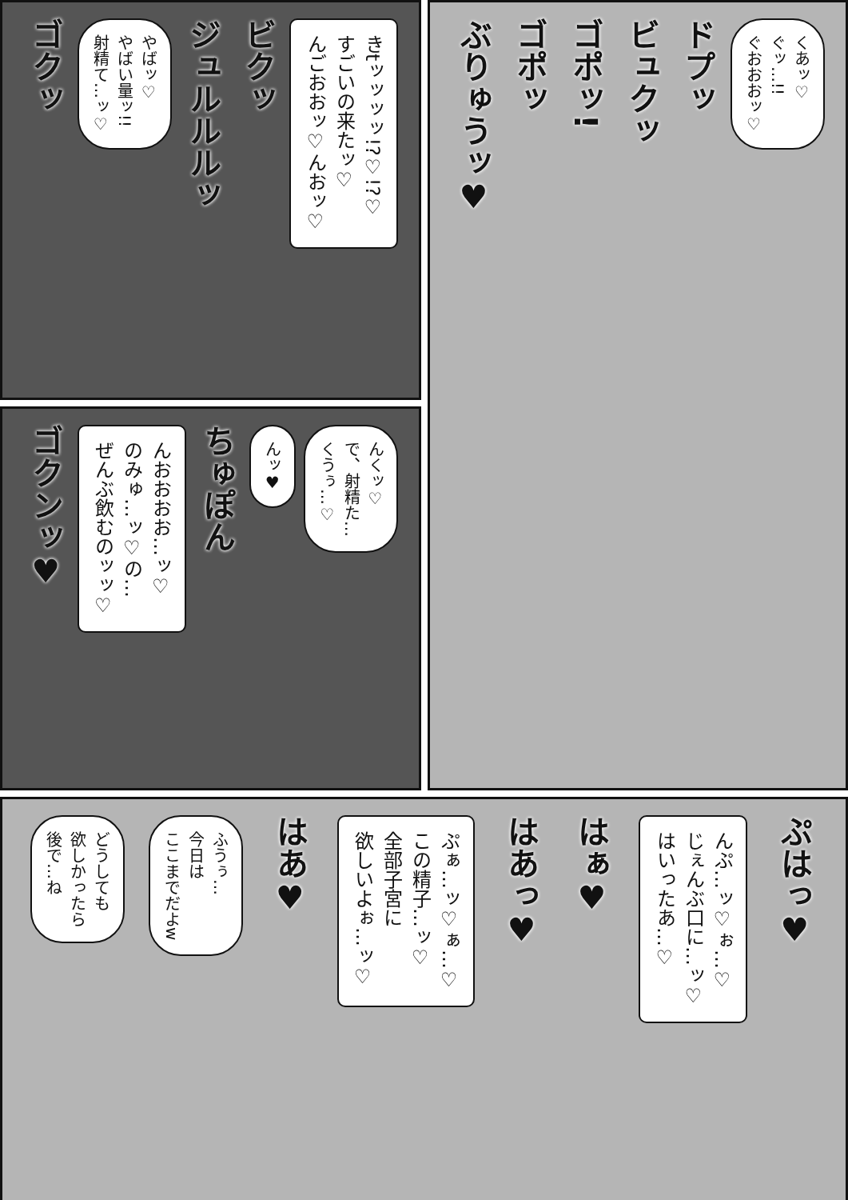くあッ♡
ぐッ…!!
ぐおおおッ♡
ドプッ
ビュクッ
ゴポッ!
ゴポッ
ぶりゅうッ♥
きtッッッッ!?♡!?♡
すごいの来たッ♡
んごおおッ♡んおッ♡
ビクッ
ジュルルルッ
やばッ♡
やばい量ッ!!
射精て…ッ♡
ゴクッ
んくッ♡
で、射精た…
くうぅ…♡
んッ♥
ちゅぽん
んおおおお…ッ♡
のみゅ…ッ♡の…
ぜんぶ飲むのッッ♡
ゴクンッ♥
ぷはっ♥
んぷ…ッ♡ぉ…♡
じぇんぶ口に…ッ♡
はいったあ…♡
はぁ♥
はあっ♥
ぷぁ…ッ♡ぁ…♡
この精子…ッ♡
全部子宮に
欲しいよぉ…ッ♡
はあ♥
ふうぅ…
今日は
ここまでだよw
どうしても
欲しかったら
後で…ね